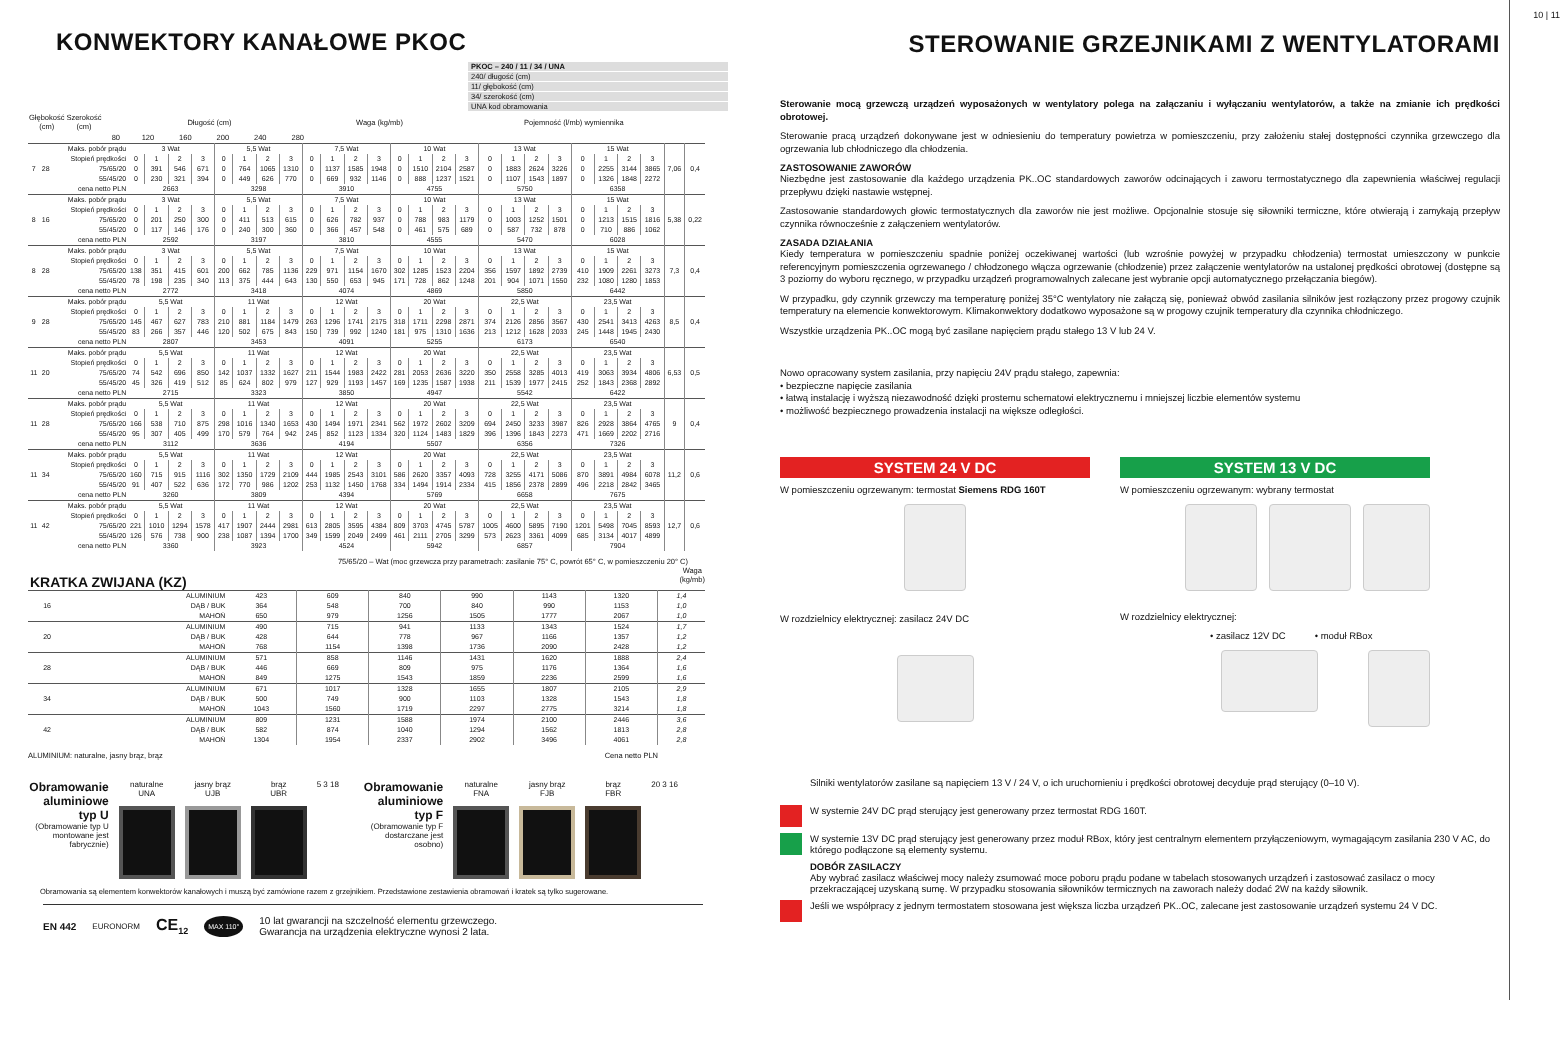KONWEKTORY KANAŁOWE PKOC
PKOC – 240 / 11 / 34 / UNA
240/ długość (cm)
11/ głębokość (cm)
34/ szerokość (cm)
UNA kod obramowania
| Głębokość (cm) | Szerokość (cm) | Długość (cm) | | | | | | Waga (kg/mb) | Pojemność (l/mb) wymiennika |
| | | 80 | 120 | 160 | 200 | 240 | 280 | | |
| 7 | 28 | Maks. pobór prądu | 3 Wat | | | | 5,5 Wat | | | | 7,5 Wat | | | | 10 Wat | | | | 13 Wat | | | | 15 Wat | | | | 7,06 | 0,4 |
| | | Stopień prędkości | 0 | 1 | 2 | 3 | 0 | 1 | 2 | 3 | 0 | 1 | 2 | 3 | 0 | 1 | 2 | 3 | 0 | 1 | 2 | 3 | 0 | 1 | 2 | 3 | | |
| | | 75/65/20 | 0 | 391 | 546 | 671 | 0 | 764 | 1065 | 1310 | 0 | 1137 | 1585 | 1948 | 0 | 1510 | 2104 | 2587 | 0 | 1883 | 2624 | 3226 | 0 | 2255 | 3144 | 3865 | | |
| | | 55/45/20 | 0 | 230 | 321 | 394 | 0 | 449 | 626 | 770 | 0 | 669 | 932 | 1146 | 0 | 888 | 1237 | 1521 | 0 | 1107 | 1543 | 1897 | 0 | 1326 | 1848 | 2272 | | |
| | | cena netto PLN | 2663 | | | | 3298 | | | | 3910 | | | | 4755 | | | | 5750 | | | | 6358 | | | | | |
| 8 | 16 | Maks. pobór prądu | 3 Wat | | | | 5,5 Wat | | | | 7,5 Wat | | | | 10 Wat | | | | 13 Wat | | | | 15 Wat | | | | 5,38 | 0,22 |
| | | Stopień prędkości | 0 | 1 | 2 | 3 | 0 | 1 | 2 | 3 | 0 | 1 | 2 | 3 | 0 | 1 | 2 | 3 | 0 | 1 | 2 | 3 | 0 | 1 | 2 | 3 | | |
| | | 75/65/20 | 0 | 201 | 250 | 300 | 0 | 411 | 513 | 615 | 0 | 626 | 782 | 937 | 0 | 788 | 983 | 1179 | 0 | 1003 | 1252 | 1501 | 0 | 1213 | 1515 | 1816 | | |
| | | 55/45/20 | 0 | 117 | 146 | 176 | 0 | 240 | 300 | 360 | 0 | 366 | 457 | 548 | 0 | 461 | 575 | 689 | 0 | 587 | 732 | 878 | 0 | 710 | 886 | 1062 | | |
| | | cena netto PLN | 2592 | | | | 3197 | | | | 3810 | | | | 4555 | | | | 5470 | | | | 6028 | | | | | |
| 8 | 28 | Maks. pobór prądu | 3 Wat | | | | 5,5 Wat | | | | 7,5 Wat | | | | 10 Wat | | | | 13 Wat | | | | 15 Wat | | | | 7,3 | 0,4 |
| | | Stopień prędkości | 0 | 1 | 2 | 3 | 0 | 1 | 2 | 3 | 0 | 1 | 2 | 3 | 0 | 1 | 2 | 3 | 0 | 1 | 2 | 3 | 0 | 1 | 2 | 3 | | |
| | | 75/65/20 | 138 | 351 | 415 | 601 | 200 | 662 | 785 | 1136 | 229 | 971 | 1154 | 1670 | 302 | 1285 | 1523 | 2204 | 356 | 1597 | 1892 | 2739 | 410 | 1909 | 2261 | 3273 | | |
| | | 55/45/20 | 78 | 198 | 235 | 340 | 113 | 375 | 444 | 643 | 130 | 550 | 653 | 945 | 171 | 728 | 862 | 1248 | 201 | 904 | 1071 | 1550 | 232 | 1080 | 1280 | 1853 | | |
| | | cena netto PLN | 2772 | | | | 3418 | | | | 4074 | | | | 4869 | | | | 5850 | | | | 6442 | | | | | |
| 9 | 28 | Maks. pobór prądu | 5,5 Wat | | | | 11 Wat | | | | 12 Wat | | | | 20 Wat | | | | 22,5 Wat | | | | 23,5 Wat | | | | 8,5 | 0,4 |
| | | Stopień prędkości | 0 | 1 | 2 | 3 | 0 | 1 | 2 | 3 | 0 | 1 | 2 | 3 | 0 | 1 | 2 | 3 | 0 | 1 | 2 | 3 | 0 | 1 | 2 | 3 | | |
| | | 75/65/20 | 145 | 467 | 627 | 783 | 210 | 881 | 1184 | 1479 | 263 | 1296 | 1741 | 2175 | 318 | 1711 | 2298 | 2871 | 374 | 2126 | 2856 | 3567 | 430 | 2541 | 3413 | 4263 | | |
| | | 55/45/20 | 83 | 266 | 357 | 446 | 120 | 502 | 675 | 843 | 150 | 739 | 992 | 1240 | 181 | 975 | 1310 | 1636 | 213 | 1212 | 1628 | 2033 | 245 | 1448 | 1945 | 2430 | | |
| | | cena netto PLN | 2807 | | | | 3453 | | | | 4091 | | | | 5255 | | | | 6173 | | | | 6540 | | | | | |
| 11 | 20 | Maks. pobór prądu | 5,5 Wat | | | | 11 Wat | | | | 12 Wat | | | | 20 Wat | | | | 22,5 Wat | | | | 23,5 Wat | | | | 6,53 | 0,5 |
| | | Stopień prędkości | 0 | 1 | 2 | 3 | 0 | 1 | 2 | 3 | 0 | 1 | 2 | 3 | 0 | 1 | 2 | 3 | 0 | 1 | 2 | 3 | 0 | 1 | 2 | 3 | | |
| | | 75/65/20 | 74 | 542 | 696 | 850 | 142 | 1037 | 1332 | 1627 | 211 | 1544 | 1983 | 2422 | 281 | 2053 | 2636 | 3220 | 350 | 2558 | 3285 | 4013 | 419 | 3063 | 3934 | 4806 | | |
| | | 55/45/20 | 45 | 326 | 419 | 512 | 85 | 624 | 802 | 979 | 127 | 929 | 1193 | 1457 | 169 | 1235 | 1587 | 1938 | 211 | 1539 | 1977 | 2415 | 252 | 1843 | 2368 | 2892 | | |
| | | cena netto PLN | 2715 | | | | 3323 | | | | 3850 | | | | 4947 | | | | 5542 | | | | 6422 | | | | | |
| 11 | 28 | Maks. pobór prądu | 5,5 Wat | | | | 11 Wat | | | | 12 Wat | | | | 20 Wat | | | | 22,5 Wat | | | | 23,5 Wat | | | | 9 | 0,4 |
| | | Stopień prędkości | 0 | 1 | 2 | 3 | 0 | 1 | 2 | 3 | 0 | 1 | 2 | 3 | 0 | 1 | 2 | 3 | 0 | 1 | 2 | 3 | 0 | 1 | 2 | 3 | | |
| | | 75/65/20 | 166 | 538 | 710 | 875 | 298 | 1016 | 1340 | 1653 | 430 | 1494 | 1971 | 2341 | 562 | 1972 | 2602 | 3209 | 694 | 2450 | 3233 | 3987 | 826 | 2928 | 3864 | 4765 | | |
| | | 55/45/20 | 95 | 307 | 405 | 499 | 170 | 579 | 764 | 942 | 245 | 852 | 1123 | 1334 | 320 | 1124 | 1483 | 1829 | 396 | 1396 | 1843 | 2273 | 471 | 1669 | 2202 | 2716 | | |
| | | cena netto PLN | 3112 | | | | 3636 | | | | 4194 | | | | 5507 | | | | 6356 | | | | 7326 | | | | | |
| 11 | 34 | Maks. pobór prądu | 5,5 Wat | | | | 11 Wat | | | | 12 Wat | | | | 20 Wat | | | | 22,5 Wat | | | | 23,5 Wat | | | | 11,2 | 0,6 |
| | | Stopień prędkości | 0 | 1 | 2 | 3 | 0 | 1 | 2 | 3 | 0 | 1 | 2 | 3 | 0 | 1 | 2 | 3 | 0 | 1 | 2 | 3 | 0 | 1 | 2 | 3 | | |
| | | 75/65/20 | 160 | 715 | 915 | 1116 | 302 | 1350 | 1729 | 2109 | 444 | 1985 | 2543 | 3101 | 586 | 2620 | 3357 | 4093 | 728 | 3255 | 4171 | 5086 | 870 | 3891 | 4984 | 6078 | | |
| | | 55/45/20 | 91 | 407 | 522 | 636 | 172 | 770 | 986 | 1202 | 253 | 1132 | 1450 | 1768 | 334 | 1494 | 1914 | 2334 | 415 | 1856 | 2378 | 2899 | 496 | 2218 | 2842 | 3465 | | |
| | | cena netto PLN | 3260 | | | | 3809 | | | | 4394 | | | | 5769 | | | | 6658 | | | | 7675 | | | | | |
| 11 | 42 | Maks. pobór prądu | 5,5 Wat | | | | 11 Wat | | | | 12 Wat | | | | 20 Wat | | | | 22,5 Wat | | | | 23,5 Wat | | | | 12,7 | 0,6 |
| | | Stopień prędkości | 0 | 1 | 2 | 3 | 0 | 1 | 2 | 3 | 0 | 1 | 2 | 3 | 0 | 1 | 2 | 3 | 0 | 1 | 2 | 3 | 0 | 1 | 2 | 3 | | |
| | | 75/65/20 | 221 | 1010 | 1294 | 1578 | 417 | 1907 | 2444 | 2981 | 613 | 2805 | 3595 | 4384 | 809 | 3703 | 4745 | 5787 | 1005 | 4600 | 5895 | 7190 | 1201 | 5498 | 7045 | 8593 | | |
| | | 55/45/20 | 126 | 576 | 738 | 900 | 238 | 1087 | 1394 | 1700 | 349 | 1599 | 2049 | 2499 | 461 | 2111 | 2705 | 3299 | 573 | 2623 | 3361 | 4099 | 685 | 3134 | 4017 | 4899 | | |
| | | cena netto PLN | 3360 | | | | 3923 | | | | 4524 | | | | 5942 | | | | 6857 | | | | 7904 | | | | | |
75/65/20 – Wat (moc grzewcza przy parametrach: zasilanie 75° C, powrót 65° C, w pomieszczeniu 20° C)
KRATKA ZWIJANA (KZ)
Waga
(kg/mb)
| 16 | ALUMINIUM | 423 | 609 | 840 | 990 | 1143 | 1320 | 1,4 |
| | DĄB / BUK | 364 | 548 | 700 | 840 | 990 | 1153 | 1,0 |
| | MAHOŃ | 650 | 979 | 1256 | 1505 | 1777 | 2067 | 1,0 |
| 20 | ALUMINIUM | 490 | 715 | 941 | 1133 | 1343 | 1524 | 1,7 |
| | DĄB / BUK | 428 | 644 | 778 | 967 | 1166 | 1357 | 1,2 |
| | MAHOŃ | 768 | 1154 | 1398 | 1736 | 2090 | 2428 | 1,2 |
| 28 | ALUMINIUM | 571 | 858 | 1146 | 1431 | 1620 | 1888 | 2,4 |
| | DĄB / BUK | 446 | 669 | 809 | 975 | 1176 | 1364 | 1,6 |
| | MAHOŃ | 849 | 1275 | 1543 | 1859 | 2236 | 2599 | 1,6 |
| 34 | ALUMINIUM | 671 | 1017 | 1328 | 1655 | 1807 | 2105 | 2,9 |
| | DĄB / BUK | 500 | 749 | 900 | 1103 | 1328 | 1543 | 1,8 |
| | MAHOŃ | 1043 | 1560 | 1719 | 2297 | 2775 | 3214 | 1,8 |
| 42 | ALUMINIUM | 809 | 1231 | 1588 | 1974 | 2100 | 2446 | 3,6 |
| | DĄB / BUK | 582 | 874 | 1040 | 1294 | 1562 | 1813 | 2,8 |
| | MAHOŃ | 1304 | 1954 | 2337 | 2902 | 3496 | 4061 | 2,8 |
ALUMINIUM: naturalne, jasny brąz, brąz Cena netto PLN
Obramowanie aluminiowe typ U
(Obramowanie typ U montowane jest fabrycznie)
naturalne
UNA
jasny brąz
UJB
brąz
UBR
5 3 18
Obramowanie aluminiowe typ F
(Obramowanie typ F dostarczane jest osobno)
naturalne
FNA
jasny brąz
FJB
brąz
FBR
20 3 16
Obramowania są elementem konwektorów kanałowych i muszą być zamówione razem z grzejnikiem. Przedstawione zestawienia obramowań i kratek są tylko sugerowane.
EN 442 EURONORM CE<sub>12</sub> MAX 110° 10 lat gwarancji na szczelność elementu grzewczego.
Gwarancja na urządzenia elektryczne wynosi 2 lata.
10 | 11
STEROWANIE GRZEJNIKAMI Z WENTYLATORAMI
Sterowanie mocą grzewczą urządzeń wyposażonych w wentylatory polega na załączaniu i wyłączaniu wentylatorów, a także na zmianie ich prędkości obrotowej.
Sterowanie pracą urządzeń dokonywane jest w odniesieniu do temperatury powietrza w pomieszczeniu, przy założeniu stałej dostępności czynnika grzewczego dla ogrzewania lub chłodniczego dla chłodzenia.
ZASTOSOWANIE ZAWORÓW
Niezbędne jest zastosowanie dla każdego urządzenia PK..OC standardowych zaworów odcinających i zaworu termostatycznego dla zapewnienia właściwej regulacji przepływu dzięki nastawie wstępnej.
Zastosowanie standardowych głowic termostatycznych dla zaworów nie jest możliwe. Opcjonalnie stosuje się siłowniki termiczne, które otwierają i zamykają przepływ czynnika równocześnie z załączeniem wentylatorów.
ZASADA DZIAŁANIA
Kiedy temperatura w pomieszczeniu spadnie poniżej oczekiwanej wartości (lub wzrośnie powyżej w przypadku chłodzenia) termostat umieszczony w punkcie referencyjnym pomieszczenia ogrzewanego / chłodzonego włącza ogrzewanie (chłodzenie) przez załączenie wentylatorów na ustalonej prędkości obrotowej (dostępne są 3 poziomy do wyboru ręcznego, w przypadku urządzeń programowalnych zalecane jest wybranie opcji automatycznego przełączania biegów).
W przypadku, gdy czynnik grzewczy ma temperaturę poniżej 35°C wentylatory nie załączą się, ponieważ obwód zasilania silników jest rozłączony przez progowy czujnik temperatury na elemencie konwektorowym. Klimakonwektory dodatkowo wyposażone są w progowy czujnik temperatury dla czynnika chłodniczego.
Wszystkie urządzenia PK..OC mogą być zasilane napięciem prądu stałego 13 V lub 24 V.
Nowo opracowany system zasilania, przy napięciu 24V prądu stałego, zapewnia:
• bezpieczne napięcie zasilania
• łatwą instalację i wyższą niezawodność dzięki prostemu schematowi elektrycznemu i mniejszej liczbie elementów systemu
• możliwość bezpiecznego prowadzenia instalacji na większe odległości.
SYSTEM 24 V DC
W pomieszczeniu ogrzewanym: termostat Siemens RDG 160T
W rozdzielnicy elektrycznej: zasilacz 24V DC
SYSTEM 13 V DC
W pomieszczeniu ogrzewanym: wybrany termostat
W rozdzielnicy elektrycznej:
• zasilacz 12V DC • moduł RBox
Silniki wentylatorów zasilane są napięciem 13 V / 24 V, o ich uruchomieniu i prędkości obrotowej decyduje prąd sterujący (0–10 V).
W systemie 24V DC prąd sterujący jest generowany przez termostat RDG 160T.
W systemie 13V DC prąd sterujący jest generowany przez moduł RBox, który jest centralnym elementem przyłączeniowym, wymagającym zasilania 230 V AC, do którego podłączone są elementy systemu.
DOBÓR ZASILACZY
Aby wybrać zasilacz właściwej mocy należy zsumować moce poboru prądu podane w tabelach stosowanych urządzeń i zastosować zasilacz o mocy przekraczającej uzyskaną sumę. W przypadku stosowania siłowników termicznych na zaworach należy dodać 2W na każdy siłownik.
Jeśli we współpracy z jednym termostatem stosowana jest większa liczba urządzeń PK..OC, zalecane jest zastosowanie urządzeń systemu 24 V DC.